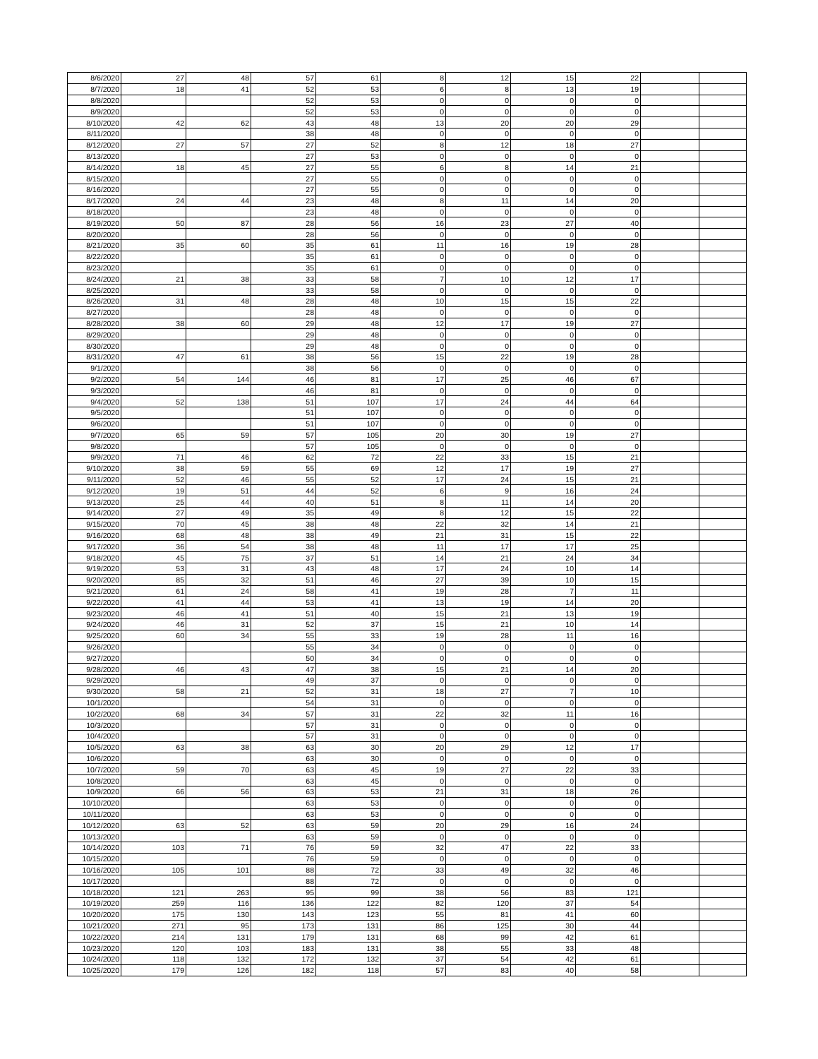| 8/6/2020 | 27 | 48 | 57 | 61 | 8 | 12 | 15 | 22 | | |
| 8/7/2020 | 18 | 41 | 52 | 53 | 6 | 8 | 13 | 19 | | |
| 8/8/2020 | | | 52 | 53 | 0 | 0 | 0 | 0 | | |
| 8/9/2020 | | | 52 | 53 | 0 | 0 | 0 | 0 | | |
| 8/10/2020 | 42 | 62 | 43 | 48 | 13 | 20 | 20 | 29 | | |
| 8/11/2020 | | | 38 | 48 | 0 | 0 | 0 | 0 | | |
| 8/12/2020 | 27 | 57 | 27 | 52 | 8 | 12 | 18 | 27 | | |
| 8/13/2020 | | | 27 | 53 | 0 | 0 | 0 | 0 | | |
| 8/14/2020 | 18 | 45 | 27 | 55 | 6 | 8 | 14 | 21 | | |
| 8/15/2020 | | | 27 | 55 | 0 | 0 | 0 | 0 | | |
| 8/16/2020 | | | 27 | 55 | 0 | 0 | 0 | 0 | | |
| 8/17/2020 | 24 | 44 | 23 | 48 | 8 | 11 | 14 | 20 | | |
| 8/18/2020 | | | 23 | 48 | 0 | 0 | 0 | 0 | | |
| 8/19/2020 | 50 | 87 | 28 | 56 | 16 | 23 | 27 | 40 | | |
| 8/20/2020 | | | 28 | 56 | 0 | 0 | 0 | 0 | | |
| 8/21/2020 | 35 | 60 | 35 | 61 | 11 | 16 | 19 | 28 | | |
| 8/22/2020 | | | 35 | 61 | 0 | 0 | 0 | 0 | | |
| 8/23/2020 | | | 35 | 61 | 0 | 0 | 0 | 0 | | |
| 8/24/2020 | 21 | 38 | 33 | 58 | 7 | 10 | 12 | 17 | | |
| 8/25/2020 | | | 33 | 58 | 0 | 0 | 0 | 0 | | |
| 8/26/2020 | 31 | 48 | 28 | 48 | 10 | 15 | 15 | 22 | | |
| 8/27/2020 | | | 28 | 48 | 0 | 0 | 0 | 0 | | |
| 8/28/2020 | 38 | 60 | 29 | 48 | 12 | 17 | 19 | 27 | | |
| 8/29/2020 | | | 29 | 48 | 0 | 0 | 0 | 0 | | |
| 8/30/2020 | | | 29 | 48 | 0 | 0 | 0 | 0 | | |
| 8/31/2020 | 47 | 61 | 38 | 56 | 15 | 22 | 19 | 28 | | |
| 9/1/2020 | | | 38 | 56 | 0 | 0 | 0 | 0 | | |
| 9/2/2020 | 54 | 144 | 46 | 81 | 17 | 25 | 46 | 67 | | |
| 9/3/2020 | | | 46 | 81 | 0 | 0 | 0 | 0 | | |
| 9/4/2020 | 52 | 138 | 51 | 107 | 17 | 24 | 44 | 64 | | |
| 9/5/2020 | | | 51 | 107 | 0 | 0 | 0 | 0 | | |
| 9/6/2020 | | | 51 | 107 | 0 | 0 | 0 | 0 | | |
| 9/7/2020 | 65 | 59 | 57 | 105 | 20 | 30 | 19 | 27 | | |
| 9/8/2020 | | | 57 | 105 | 0 | 0 | 0 | 0 | | |
| 9/9/2020 | 71 | 46 | 62 | 72 | 22 | 33 | 15 | 21 | | |
| 9/10/2020 | 38 | 59 | 55 | 69 | 12 | 17 | 19 | 27 | | |
| 9/11/2020 | 52 | 46 | 55 | 52 | 17 | 24 | 15 | 21 | | |
| 9/12/2020 | 19 | 51 | 44 | 52 | 6 | 9 | 16 | 24 | | |
| 9/13/2020 | 25 | 44 | 40 | 51 | 8 | 11 | 14 | 20 | | |
| 9/14/2020 | 27 | 49 | 35 | 49 | 8 | 12 | 15 | 22 | | |
| 9/15/2020 | 70 | 45 | 38 | 48 | 22 | 32 | 14 | 21 | | |
| 9/16/2020 | 68 | 48 | 38 | 49 | 21 | 31 | 15 | 22 | | |
| 9/17/2020 | 36 | 54 | 38 | 48 | 11 | 17 | 17 | 25 | | |
| 9/18/2020 | 45 | 75 | 37 | 51 | 14 | 21 | 24 | 34 | | |
| 9/19/2020 | 53 | 31 | 43 | 48 | 17 | 24 | 10 | 14 | | |
| 9/20/2020 | 85 | 32 | 51 | 46 | 27 | 39 | 10 | 15 | | |
| 9/21/2020 | 61 | 24 | 58 | 41 | 19 | 28 | 7 | 11 | | |
| 9/22/2020 | 41 | 44 | 53 | 41 | 13 | 19 | 14 | 20 | | |
| 9/23/2020 | 46 | 41 | 51 | 40 | 15 | 21 | 13 | 19 | | |
| 9/24/2020 | 46 | 31 | 52 | 37 | 15 | 21 | 10 | 14 | | |
| 9/25/2020 | 60 | 34 | 55 | 33 | 19 | 28 | 11 | 16 | | |
| 9/26/2020 | | | 55 | 34 | 0 | 0 | 0 | 0 | | |
| 9/27/2020 | | | 50 | 34 | 0 | 0 | 0 | 0 | | |
| 9/28/2020 | 46 | 43 | 47 | 38 | 15 | 21 | 14 | 20 | | |
| 9/29/2020 | | | 49 | 37 | 0 | 0 | 0 | 0 | | |
| 9/30/2020 | 58 | 21 | 52 | 31 | 18 | 27 | 7 | 10 | | |
| 10/1/2020 | | | 54 | 31 | 0 | 0 | 0 | 0 | | |
| 10/2/2020 | 68 | 34 | 57 | 31 | 22 | 32 | 11 | 16 | | |
| 10/3/2020 | | | 57 | 31 | 0 | 0 | 0 | 0 | | |
| 10/4/2020 | | | 57 | 31 | 0 | 0 | 0 | 0 | | |
| 10/5/2020 | 63 | 38 | 63 | 30 | 20 | 29 | 12 | 17 | | |
| 10/6/2020 | | | 63 | 30 | 0 | 0 | 0 | 0 | | |
| 10/7/2020 | 59 | 70 | 63 | 45 | 19 | 27 | 22 | 33 | | |
| 10/8/2020 | | | 63 | 45 | 0 | 0 | 0 | 0 | | |
| 10/9/2020 | 66 | 56 | 63 | 53 | 21 | 31 | 18 | 26 | | |
| 10/10/2020 | | | 63 | 53 | 0 | 0 | 0 | 0 | | |
| 10/11/2020 | | | 63 | 53 | 0 | 0 | 0 | 0 | | |
| 10/12/2020 | 63 | 52 | 63 | 59 | 20 | 29 | 16 | 24 | | |
| 10/13/2020 | | | 63 | 59 | 0 | 0 | 0 | 0 | | |
| 10/14/2020 | 103 | 71 | 76 | 59 | 32 | 47 | 22 | 33 | | |
| 10/15/2020 | | | 76 | 59 | 0 | 0 | 0 | 0 | | |
| 10/16/2020 | 105 | 101 | 88 | 72 | 33 | 49 | 32 | 46 | | |
| 10/17/2020 | | | 88 | 72 | 0 | 0 | 0 | 0 | | |
| 10/18/2020 | 121 | 263 | 95 | 99 | 38 | 56 | 83 | 121 | | |
| 10/19/2020 | 259 | 116 | 136 | 122 | 82 | 120 | 37 | 54 | | |
| 10/20/2020 | 175 | 130 | 143 | 123 | 55 | 81 | 41 | 60 | | |
| 10/21/2020 | 271 | 95 | 173 | 131 | 86 | 125 | 30 | 44 | | |
| 10/22/2020 | 214 | 131 | 179 | 131 | 68 | 99 | 42 | 61 | | |
| 10/23/2020 | 120 | 103 | 183 | 131 | 38 | 55 | 33 | 48 | | |
| 10/24/2020 | 118 | 132 | 172 | 132 | 37 | 54 | 42 | 61 | | |
| 10/25/2020 | 179 | 126 | 182 | 118 | 57 | 83 | 40 | 58 | | |